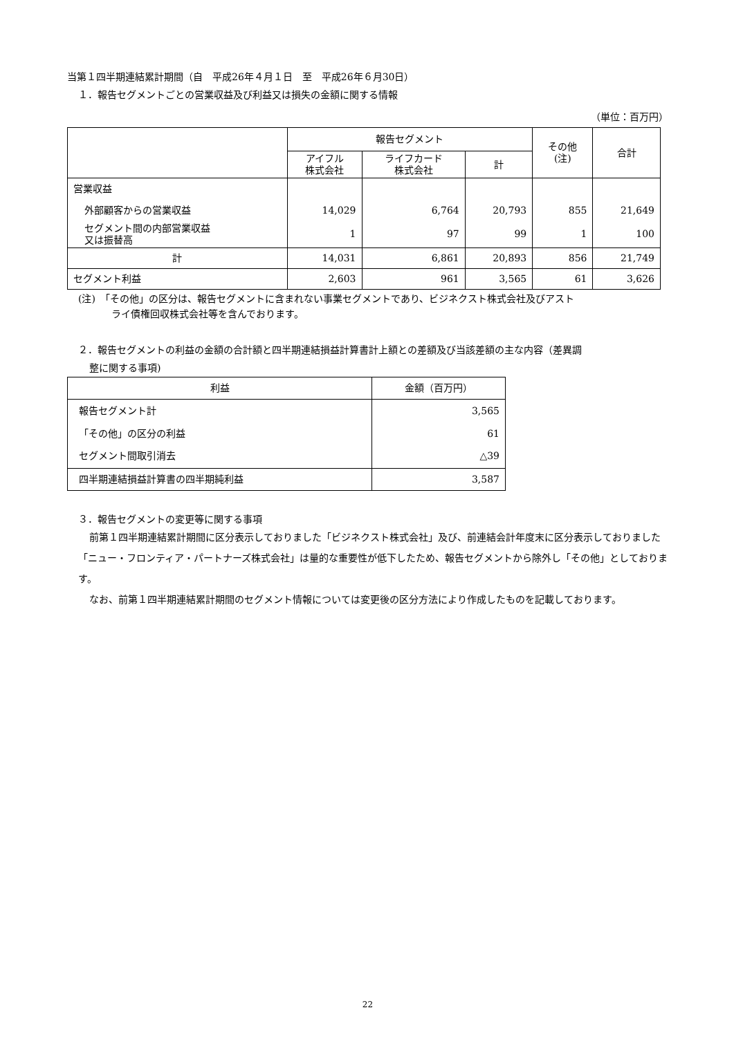当第１四半期連結累計期間（自　平成26年４月１日　至　平成26年６月30日）
１．報告セグメントごとの営業収益及び利益又は損失の金額に関する情報
（単位：百万円）
| | 報告セグメント | | | その他 (注) | 合計 |
| --- | --- | --- | --- | --- | --- |
| | アイフル 株式会社 | ライフカード 株式会社 | 計 | | |
| 営業収益 | | | | | |
| 外部顧客からの営業収益 | 14,029 | 6,764 | 20,793 | 855 | 21,649 |
| セグメント間の内部営業収益 又は振替高 | 1 | 97 | 99 | 1 | 100 |
| 計 | 14,031 | 6,861 | 20,893 | 856 | 21,749 |
| セグメント利益 | 2,603 | 961 | 3,565 | 61 | 3,626 |
(注)　「その他」の区分は、報告セグメントに含まれない事業セグメントであり、ビジネクスト株式会社及びアスト
ライ債権回収株式会社等を含んでおります。
２．報告セグメントの利益の金額の合計額と四半期連結損益計算書計上額との差額及び当該差額の主な内容（差異調
整に関する事項)
| 利益 | 金額（百万円） |
| --- | --- |
| 報告セグメント計 | 3,565 |
| 「その他」の区分の利益 | 61 |
| セグメント間取引消去 | △39 |
| 四半期連結損益計算書の四半期純利益 | 3,587 |
３．報告セグメントの変更等に関する事項
前第１四半期連結累計期間に区分表示しておりました「ビジネクスト株式会社」及び、前連結会計年度末に区分表示しておりました「ニュー・フロンティア・パートナーズ株式会社」は量的な重要性が低下したため、報告セグメントから除外し「その他」としております。
なお、前第１四半期連結累計期間のセグメント情報については変更後の区分方法により作成したものを記載しております。
22